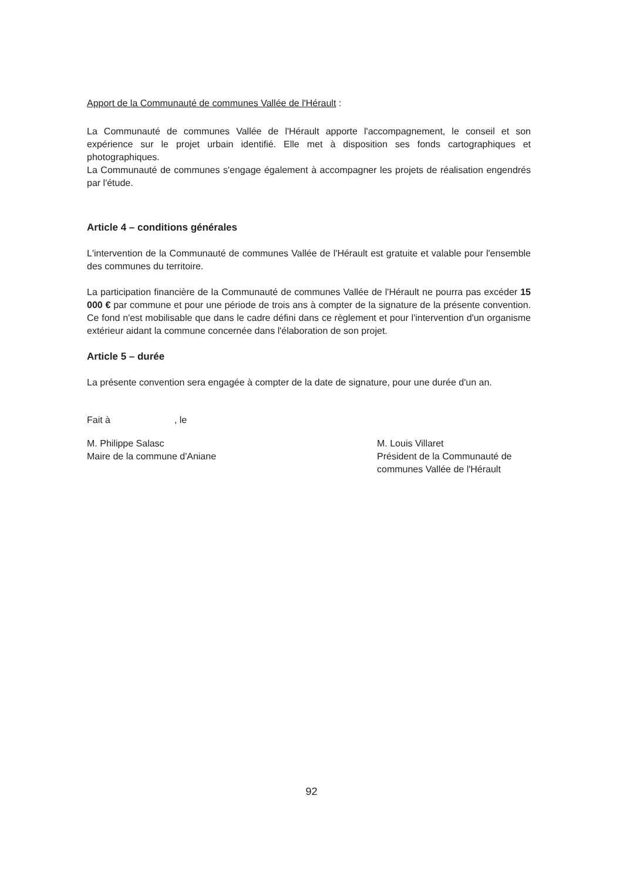Apport de la Communauté de communes Vallée de l'Hérault :
La Communauté de communes Vallée de l'Hérault apporte l'accompagnement, le conseil et son expérience sur le projet urbain identifié. Elle met à disposition ses fonds cartographiques et photographiques.
La Communauté de communes s'engage également à accompagner les projets de réalisation engendrés par l'étude.
Article 4 – conditions générales
L'intervention de la Communauté de communes Vallée de l'Hérault est gratuite et valable pour l'ensemble des communes du territoire.
La participation financière de la Communauté de communes Vallée de l'Hérault ne pourra pas excéder 15 000 € par commune et pour une période de trois ans à compter de la signature de la présente convention. Ce fond n'est mobilisable que dans le cadre défini dans ce règlement et pour l'intervention d'un organisme extérieur aidant la commune concernée dans l'élaboration de son projet.
Article 5 – durée
La présente convention sera engagée à compter de la date de signature, pour une durée d'un an.
Fait à , le
M. Philippe Salasc
Maire de la commune d'Aniane
M. Louis Villaret
Président de la Communauté de communes Vallée de l'Hérault
92